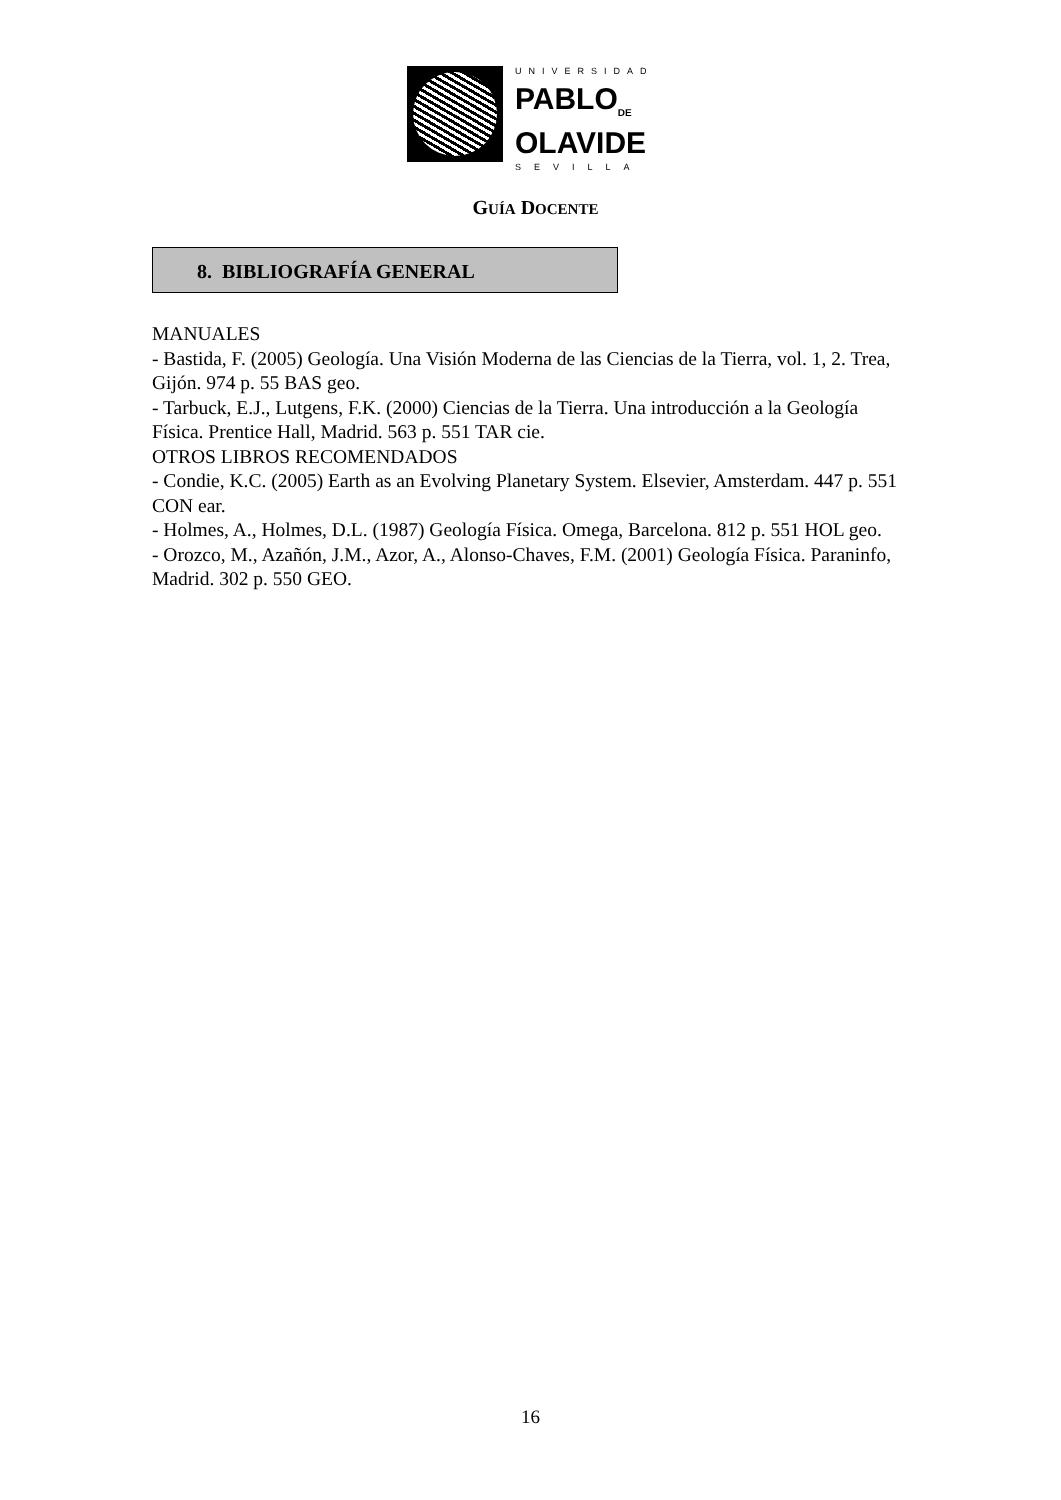UNIVERSIDAD
PABLO<sub>DE</sub>
OLAVIDE
SEVILLA
GUÍA DOCENTE
8. BIBLIOGRAFÍA GENERAL
MANUALES
- Bastida, F. (2005) Geología. Una Visión Moderna de las Ciencias de la Tierra, vol. 1, 2. Trea, Gijón. 974 p. 55 BAS geo.
- Tarbuck, E.J., Lutgens, F.K. (2000) Ciencias de la Tierra. Una introducción a la Geología Física. Prentice Hall, Madrid. 563 p. 551 TAR cie.
OTROS LIBROS RECOMENDADOS
- Condie, K.C. (2005) Earth as an Evolving Planetary System. Elsevier, Amsterdam. 447 p. 551 CON ear.
- Holmes, A., Holmes, D.L. (1987) Geología Física. Omega, Barcelona. 812 p. 551 HOL geo.
- Orozco, M., Azañón, J.M., Azor, A., Alonso-Chaves, F.M. (2001) Geología Física. Paraninfo, Madrid. 302 p. 550 GEO.
16